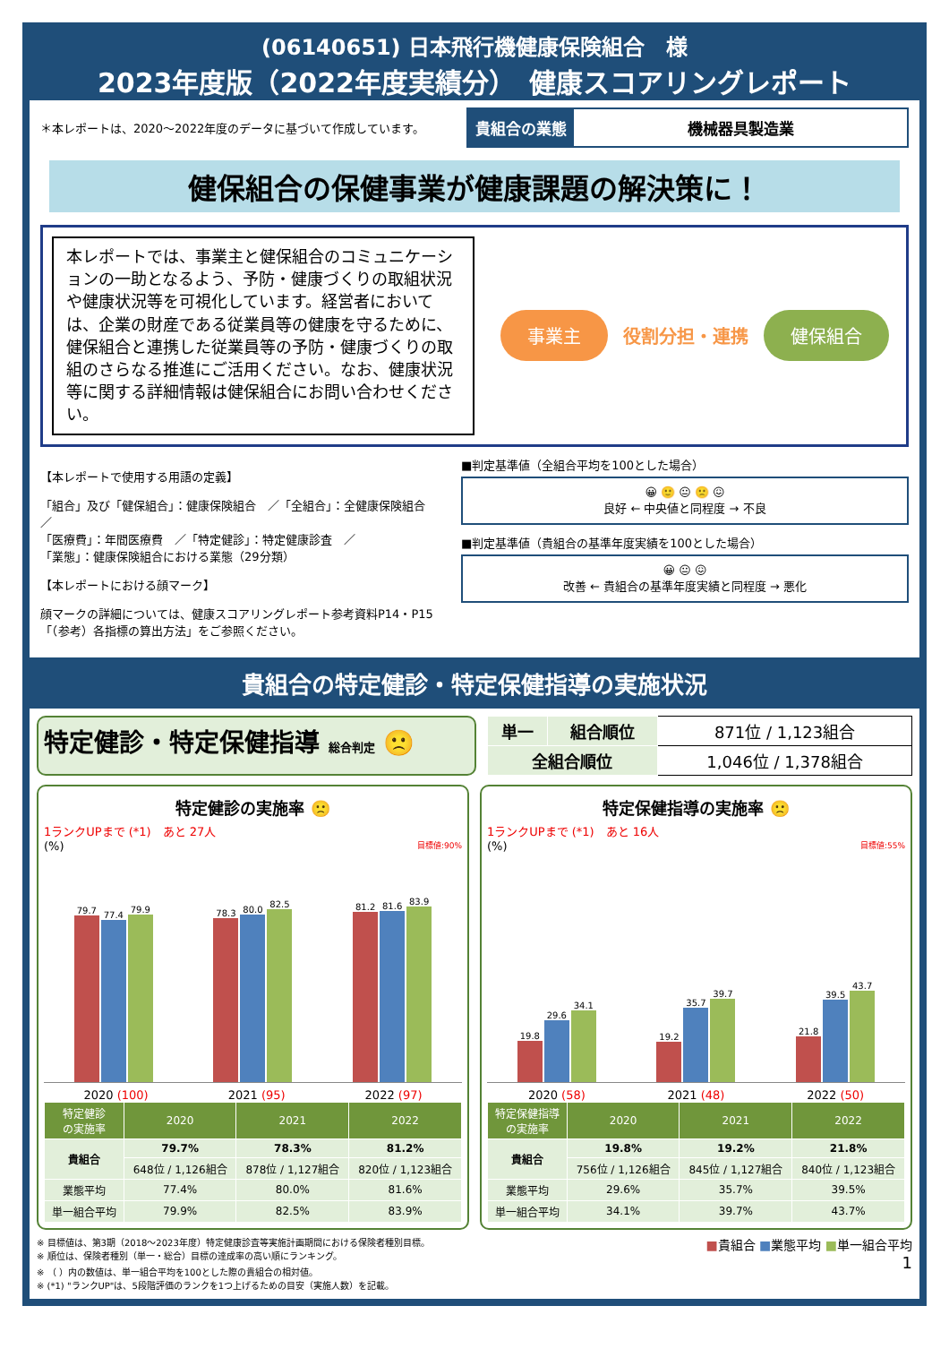(06140651) 日本飛行機健康保険組合　様
2023年度版（2022年度実績分）　健康スコアリングレポート
＊本レポートは、2020～2022年度のデータに基づいて作成しています。
貴組合の業態 機械器具製造業
健保組合の保健事業が健康課題の解決策に！
本レポートでは、事業主と健保組合のコミュニケーションの一助となるよう、予防・健康づくりの取組状況や健康状況等を可視化しています。経営者においては、企業の財産である従業員等の健康を守るために、健保組合と連携した従業員等の予防・健康づくりの取組のさらなる推進にご活用ください。なお、健康状況等に関する詳細情報は健保組合にお問い合わせください。
事業主 役割分担・連携 健保組合
【本レポートで使用する用語の定義】
「組合」及び「健保組合」：健康保険組合　／「全組合」：全健康保険組合　／
「医療費」：年間医療費　／「特定健診」：特定健康診査　／
「業態」：健康保険組合における業態（29分類）
【本レポートにおける顔マーク】
顔マークの詳細については、健康スコアリングレポート参考資料P14・P15「（参考）各指標の算出方法」をご参照ください。
■判定基準値（全組合平均を100とした場合）
😀 🙂 😐 🙁 😖
良好 ← 中央値と同程度 → 不良
■判定基準値（貴組合の基準年度実績を100とした場合）
😀 😐 😖
改善 ← 貴組合の基準年度実績と同程度 → 悪化
貴組合の特定健診・特定保健指導の実施状況
特定健診・特定保健指導 総合判定 🙁
| 単一 | 組合順位 | 871位 / 1,123組合 |
| 全組合順位 | | 1,046位 / 1,378組合 |
特定健診の実施率 🙁
1ランクUPまで (*1)　あと 27人
(%) 目標値:90%
79.7
77.4
79.9
78.3
80.0
82.5
81.2
81.6
83.9
2020 (100) 2021 (95) 2022 (97)
| 特定健診 の実施率 | 2020 | 2021 | 2022 |
| --- | --- | --- | --- |
| 貴組合 | 79.7% | 78.3% | 81.2% |
| | 648位 / 1,126組合 | 878位 / 1,127組合 | 820位 / 1,123組合 |
| 業態平均 | 77.4% | 80.0% | 81.6% |
| 単一組合平均 | 79.9% | 82.5% | 83.9% |
特定保健指導の実施率 🙁
1ランクUPまで (*1)　あと 16人
(%) 目標値:55%
19.8
29.6
34.1
19.2
35.7
39.7
21.8
39.5
43.7
2020 (58) 2021 (48) 2022 (50)
| 特定保健指導 の実施率 | 2020 | 2021 | 2022 |
| --- | --- | --- | --- |
| 貴組合 | 19.8% | 19.2% | 21.8% |
| | 756位 / 1,126組合 | 845位 / 1,127組合 | 840位 / 1,123組合 |
| 業態平均 | 29.6% | 35.7% | 39.5% |
| 単一組合平均 | 34.1% | 39.7% | 43.7% |
※ 目標値は、第3期（2018～2023年度）特定健康診査等実施計画期間における保険者種別目標。
※ 順位は、保険者種別（単一・総合）目標の達成率の高い順にランキング。
※ （ ）内の数値は、単一組合平均を100とした際の貴組合の相対値。
※ (*1) "ランクUP"は、5段階評価のランクを1つ上げるための目安（実施人数）を記載。
■貴組合 ■業態平均 ■単一組合平均
1